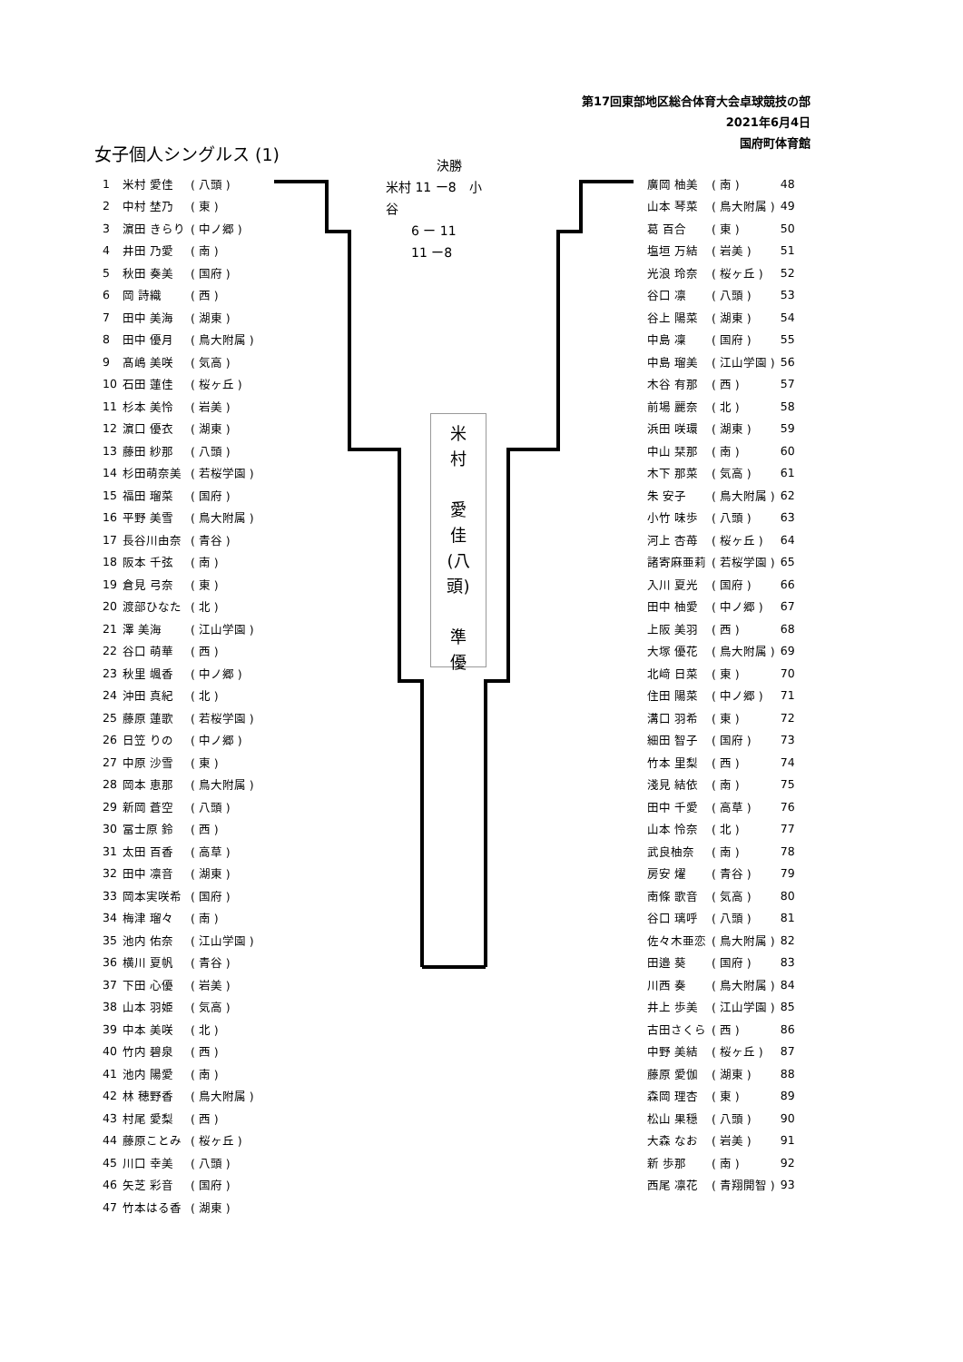第17回東部地区総合体育大会卓球競技の部
2021年6月4日
国府町体育館
女子個人シングルス (1)
　　　　決勝
米村 11 ー8　小
谷
　　6 ー 11
　　11 ー8
米
村
愛
佳
(八
頭)
準
優
| 1 | 米村 愛佳 | ( 八頭 ) |
| 2 | 中村 埜乃 | ( 東 ) |
| 3 | 濵田 きらり | ( 中ノ郷 ) |
| 4 | 井田 乃愛 | ( 南 ) |
| 5 | 秋田 奏美 | ( 国府 ) |
| 6 | 岡 詩織 | ( 西 ) |
| 7 | 田中 美海 | ( 湖東 ) |
| 8 | 田中 優月 | ( 鳥大附属 ) |
| 9 | 髙嶋 美咲 | ( 気高 ) |
| 10 | 石田 蓮佳 | ( 桜ヶ丘 ) |
| 11 | 杉本 美怜 | ( 岩美 ) |
| 12 | 濵口 優衣 | ( 湖東 ) |
| 13 | 藤田 紗那 | ( 八頭 ) |
| 14 | 杉田萌奈美 | ( 若桜学園 ) |
| 15 | 福田 瑠菜 | ( 国府 ) |
| 16 | 平野 美雪 | ( 鳥大附属 ) |
| 17 | 長谷川由奈 | ( 青谷 ) |
| 18 | 阪本 千弦 | ( 南 ) |
| 19 | 倉見 弓奈 | ( 東 ) |
| 20 | 渡部ひなた | ( 北 ) |
| 21 | 澤 美海 | ( 江山学園 ) |
| 22 | 谷口 萌華 | ( 西 ) |
| 23 | 秋里 颯香 | ( 中ノ郷 ) |
| 24 | 沖田 真紀 | ( 北 ) |
| 25 | 藤原 蓮歌 | ( 若桜学園 ) |
| 26 | 日笠 りの | ( 中ノ郷 ) |
| 27 | 中原 沙雪 | ( 東 ) |
| 28 | 岡本 恵那 | ( 鳥大附属 ) |
| 29 | 新岡 蒼空 | ( 八頭 ) |
| 30 | 冨士原 鈴 | ( 西 ) |
| 31 | 太田 百香 | ( 高草 ) |
| 32 | 田中 凛音 | ( 湖東 ) |
| 33 | 岡本実咲希 | ( 国府 ) |
| 34 | 梅津 瑠々 | ( 南 ) |
| 35 | 池内 佑奈 | ( 江山学園 ) |
| 36 | 横川 夏帆 | ( 青谷 ) |
| 37 | 下田 心優 | ( 岩美 ) |
| 38 | 山本 羽姫 | ( 気高 ) |
| 39 | 中本 美咲 | ( 北 ) |
| 40 | 竹内 碧泉 | ( 西 ) |
| 41 | 池内 陽愛 | ( 南 ) |
| 42 | 林 穂野香 | ( 鳥大附属 ) |
| 43 | 村尾 愛梨 | ( 西 ) |
| 44 | 藤原ことみ | ( 桜ヶ丘 ) |
| 45 | 川口 幸美 | ( 八頭 ) |
| 46 | 矢芝 彩音 | ( 国府 ) |
| 47 | 竹本はる香 | ( 湖東 ) |
| 廣岡 柚美 | ( 南 ) | 48 |
| 山本 琴菜 | ( 鳥大附属 ) | 49 |
| 葛 百合 | ( 東 ) | 50 |
| 塩垣 万結 | ( 岩美 ) | 51 |
| 光浪 玲奈 | ( 桜ヶ丘 ) | 52 |
| 谷口 凛 | ( 八頭 ) | 53 |
| 谷上 陽菜 | ( 湖東 ) | 54 |
| 中島 凜 | ( 国府 ) | 55 |
| 中島 瑠美 | ( 江山学園 ) | 56 |
| 木谷 有那 | ( 西 ) | 57 |
| 前場 麗奈 | ( 北 ) | 58 |
| 浜田 咲環 | ( 湖東 ) | 59 |
| 中山 栞那 | ( 南 ) | 60 |
| 木下 那菜 | ( 気高 ) | 61 |
| 朱 安子 | ( 鳥大附属 ) | 62 |
| 小竹 味歩 | ( 八頭 ) | 63 |
| 河上 杏苺 | ( 桜ヶ丘 ) | 64 |
| 諸寄麻亜莉 | ( 若桜学園 ) | 65 |
| 入川 夏光 | ( 国府 ) | 66 |
| 田中 柚愛 | ( 中ノ郷 ) | 67 |
| 上阪 美羽 | ( 西 ) | 68 |
| 大塚 優花 | ( 鳥大附属 ) | 69 |
| 北﨑 日菜 | ( 東 ) | 70 |
| 住田 陽菜 | ( 中ノ郷 ) | 71 |
| 溝口 羽希 | ( 東 ) | 72 |
| 細田 智子 | ( 国府 ) | 73 |
| 竹本 里梨 | ( 西 ) | 74 |
| 淺見 結依 | ( 南 ) | 75 |
| 田中 千愛 | ( 高草 ) | 76 |
| 山本 怜奈 | ( 北 ) | 77 |
| 武良柚奈 | ( 南 ) | 78 |
| 房安 燿 | ( 青谷 ) | 79 |
| 南條 歌音 | ( 気高 ) | 80 |
| 谷口 璃呼 | ( 八頭 ) | 81 |
| 佐々木亜恋 | ( 鳥大附属 ) | 82 |
| 田邉 葵 | ( 国府 ) | 83 |
| 川西 奏 | ( 鳥大附属 ) | 84 |
| 井上 歩美 | ( 江山学園 ) | 85 |
| 古田さくら | ( 西 ) | 86 |
| 中野 美結 | ( 桜ヶ丘 ) | 87 |
| 藤原 愛伽 | ( 湖東 ) | 88 |
| 森岡 理杏 | ( 東 ) | 89 |
| 松山 果穏 | ( 八頭 ) | 90 |
| 大森 なお | ( 岩美 ) | 91 |
| 新 歩那 | ( 南 ) | 92 |
| 西尾 凛花 | ( 青翔開智 ) | 93 |